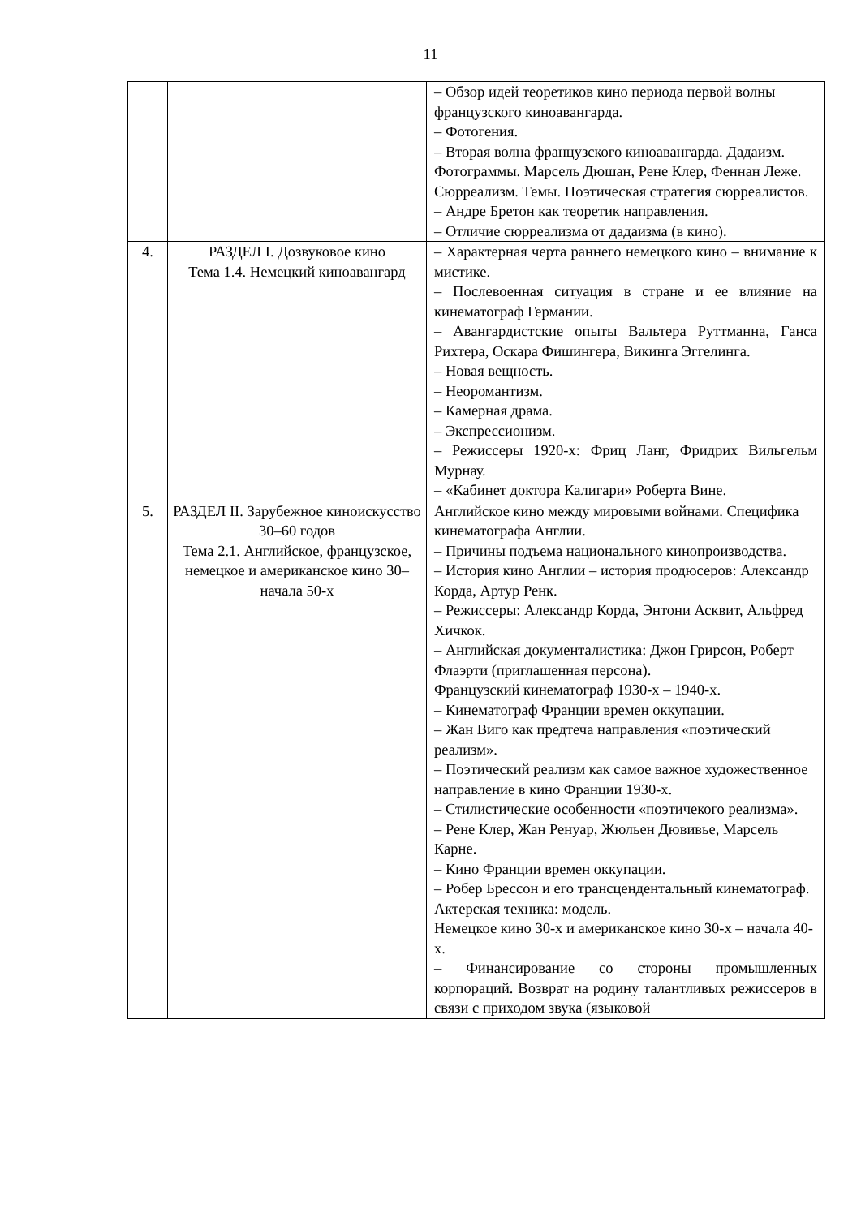11
| | | – Обзор идей теоретиков кино периода первой волны французского киноавангарда. – Фотогения. – Вторая волна французского киноавангарда. Дадаизм. Фотограммы. Марсель Дюшан, Рене Клер, Феннан Леже. Сюрреализм. Темы. Поэтическая стратегия сюрреалистов. – Андре Бретон как теоретик направления. – Отличие сюрреализма от дадаизма (в кино). |
| 4. | РАЗДЕЛ I. Дозвуковое кино Тема 1.4. Немецкий киноавангард | – Характерная черта раннего немецкого кино – внимание к мистике. – Послевоенная ситуация в стране и ее влияние на кинематограф Германии. – Авангардистские опыты Вальтера Руттманна, Ганса Рихтера, Оскара Фишингера, Викинга Эггелинга. – Новая вещность. – Неоромантизм. – Камерная драма. – Экспрессионизм. – Режиссеры 1920-х: Фриц Ланг, Фридрих Вильгельм Мурнау. – «Кабинет доктора Калигари» Роберта Вине. |
| 5. | РАЗДЕЛ II. Зарубежное киноискусство 30–60 годов Тема 2.1. Английское, французское, немецкое и американское кино 30–начала 50-х | Английское кино между мировыми войнами. Специфика кинематографа Англии. – Причины подъема национального кинопроизводства. – История кино Англии – история продюсеров: Александр Корда, Артур Ренк. – Режиссеры: Александр Корда, Энтони Асквит, Альфред Хичкок. – Английская документалистика: Джон Грирсон, Роберт Флаэрти (приглашенная персона). Французский кинематограф 1930-х – 1940-х. – Кинематограф Франции времен оккупации. – Жан Виго как предтеча направления «поэтический реализм». – Поэтический реализм как самое важное художественное направление в кино Франции 1930-х. – Стилистические особенности «поэтичекого реализма». – Рене Клер, Жан Ренуар, Жюльен Дювивье, Марсель Карне. – Кино Франции времен оккупации. – Робер Брессон и его трансцендентальный кинематограф. Актерская техника: модель. Немецкое кино 30-х и американское кино 30-х – начала 40-х. – Финансирование со стороны промышленных корпораций. Возврат на родину талантливых режиссеров в связи с приходом звука (языковой |